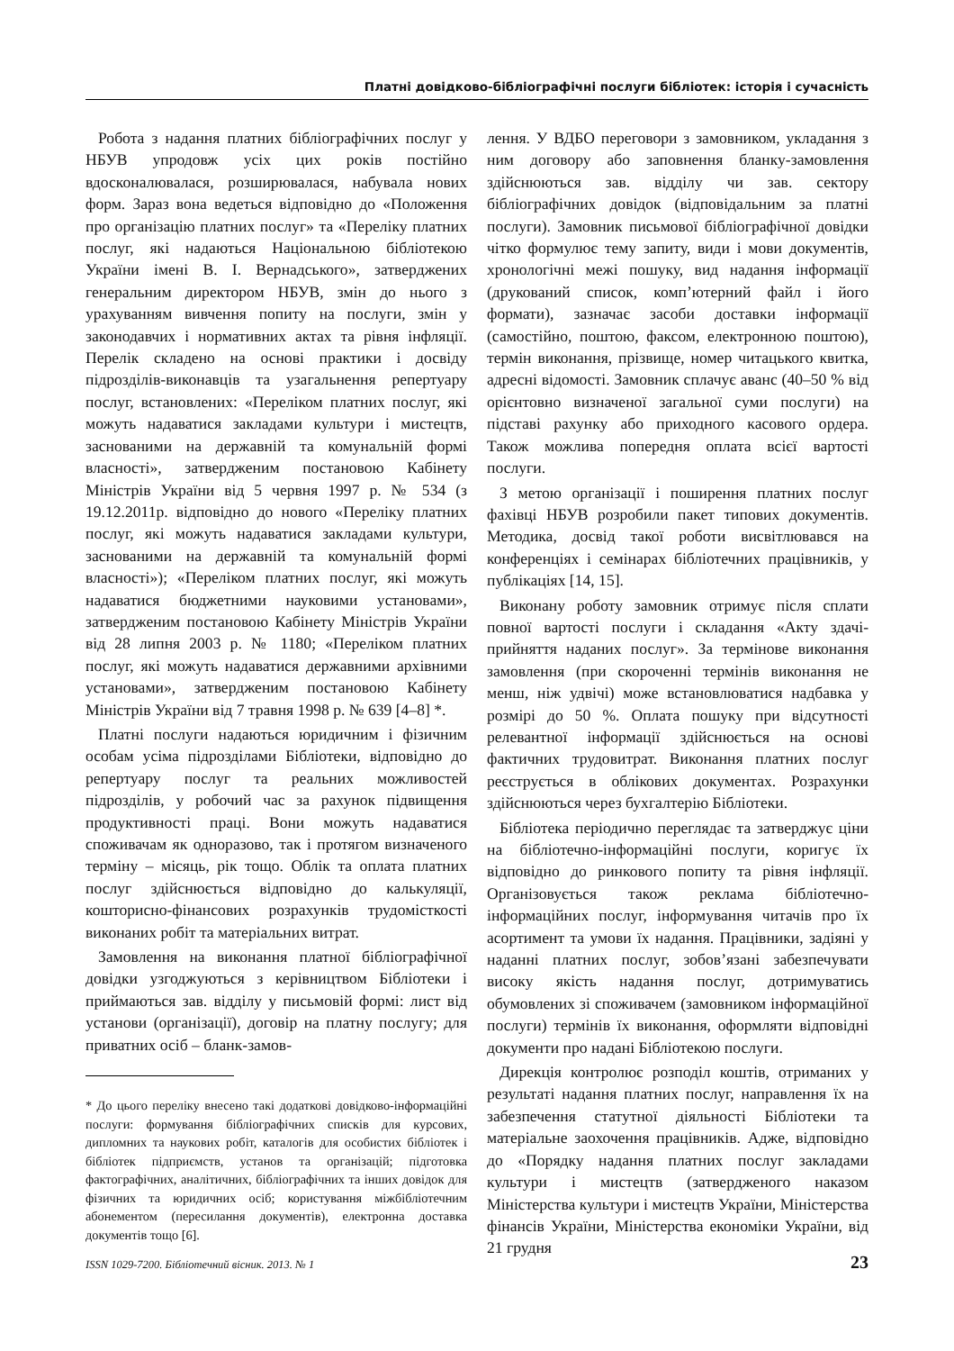Платні довідково-бібліографічні послуги бібліотек: історія і сучасність
Робота з надання платних бібліографічних послуг у НБУВ упродовж усіх цих років постійно вдосконалювалася, розширювалася, набувала нових форм. Зараз вона ведеться відповідно до «Положення про організацію платних послуг» та «Переліку платних послуг, які надаються Національною бібліотекою України імені В. І. Вернадського», затверджених генеральним директором НБУВ, змін до нього з урахуванням вивчення попиту на послуги, змін у законодавчих і нормативних актах та рівня інфляції. Перелік складено на основі практики і досвіду підрозділів-виконавців та узагальнення репертуару послуг, встановлених: «Переліком платних послуг, які можуть надаватися закладами культури і мистецтв, заснованими на державній та комунальній формі власності», затвердженим постановою Кабінету Міністрів України від 5 червня 1997 р. № 534 (з 19.12.2011р. відповідно до нового «Переліку платних послуг, які можуть надаватися закладами культури, заснованими на державній та комунальній формі власності»); «Переліком платних послуг, які можуть надаватися бюджетними науковими установами», затвердженим постановою Кабінету Міністрів України від 28 липня 2003 р. № 1180; «Переліком платних послуг, які можуть надаватися державними архівними установами», затвердженим постановою Кабінету Міністрів України від 7 травня 1998 р. № 639 [4–8] *.
Платні послуги надаються юридичним і фізичним особам усіма підрозділами Бібліотеки, відповідно до репертуару послуг та реальних можливостей підрозділів, у робочий час за рахунок підвищення продуктивності праці. Вони можуть надаватися споживачам як одноразово, так і протягом визначеного терміну – місяць, рік тощо. Облік та оплата платних послуг здійснюється відповідно до калькуляції, кошторисно-фінансових розрахунків трудомісткості виконаних робіт та матеріальних витрат.
Замовлення на виконання платної бібліографічної довідки узгоджуються з керівництвом Бібліотеки і приймаються зав. відділу у письмовій формі: лист від установи (організації), договір на платну послугу; для приватних осіб – бланк-замов-
* До цього переліку внесено такі додаткові довідково-інформаційні послуги: формування бібліографічних списків для курсових, дипломних та наукових робіт, каталогів для особистих бібліотек і бібліотек підприємств, установ та організацій; підготовка фактографічних, аналітичних, бібліографічних та інших довідок для фізичних та юридичних осіб; користування міжбібліотечним абонементом (пересилання документів), електронна доставка документів тощо [6].
лення. У ВДБО переговори з замовником, укладання з ним договору або заповнення бланку-замовлення здійснюються зав. відділу чи зав. сектору бібліографічних довідок (відповідальним за платні послуги). Замовник письмової бібліографічної довідки чітко формулює тему запиту, види і мови документів, хронологічні межі пошуку, вид надання інформації (друкований список, комп’ютерний файл і його формати), зазначає засоби доставки інформації (самостійно, поштою, факсом, електронною поштою), термін виконання, прізвище, номер читацького квитка, адресні відомості. Замовник сплачує аванс (40–50 % від орієнтовно визначеної загальної суми послуги) на підставі рахунку або приходного касового ордера. Також можлива попередня оплата всієї вартості послуги.
З метою організації і поширення платних послуг фахівці НБУВ розробили пакет типових документів. Методика, досвід такої роботи висвітлювався на конференціях і семінарах бібліотечних працівників, у публікаціях [14, 15].
Виконану роботу замовник отримує після сплати повної вартості послуги і складання «Акту здачі-прийняття наданих послуг». За термінове виконання замовлення (при скороченні термінів виконання не менш, ніж удвічі) може встановлюватися надбавка у розмірі до 50 %. Оплата пошуку при відсутності релевантної інформації здійснюється на основі фактичних трудовитрат. Виконання платних послуг реєструється в облікових документах. Розрахунки здійснюються через бухгалтерію Бібліотеки.
Бібліотека періодично переглядає та затверджує ціни на бібліотечно-інформаційні послуги, коригує їх відповідно до ринкового попиту та рівня інфляції. Організовується також реклама бібліотечно-інформаційних послуг, інформування читачів про їх асортимент та умови їх надання. Працівники, задіяні у наданні платних послуг, зобов’язані забезпечувати високу якість надання послуг, дотримуватись обумовлених зі споживачем (замовником інформаційної послуги) термінів їх виконання, оформляти відповідні документи про надані Бібліотекою послуги.
Дирекція контролює розподіл коштів, отриманих у результаті надання платних послуг, направлення їх на забезпечення статутної діяльності Бібліотеки та матеріальне заохочення працівників. Адже, відповідно до «Порядку надання платних послуг закладами культури і мистецтв (затвердженого наказом Міністерства культури і мистецтв України, Міністерства фінансів України, Міністерства економіки України, від 21 грудня
ISSN 1029-7200. Бібліотечний вісник. 2013. № 1 23